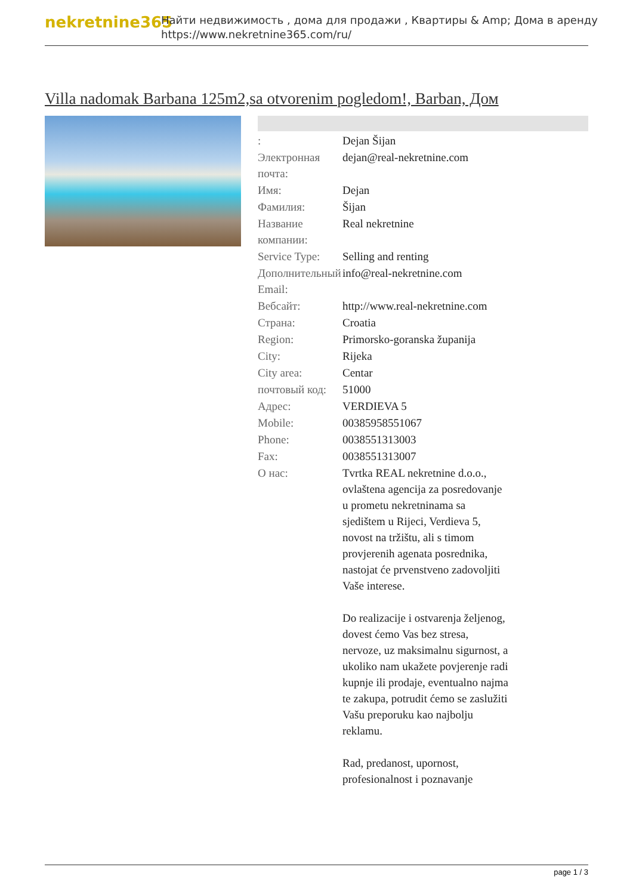nekretnine365
Найти недвижимость , дома для продажи , Квартиры & Amp; Дома в аренду
https://www.nekretnine365.com/ru/
Villa nadomak Barbana 125m2,sa otvorenim pogledom!, Barban, Дом
| : | Dejan Šijan |
| Электронная почта: | dejan@real-nekretnine.com |
| Имя: | Dejan |
| Фамилия: | Šijan |
| Название компании: | Real nekretnine |
| Service Type: | Selling and renting |
| Дополнительный Email: | info@real-nekretnine.com |
| Вебсайт: | http://www.real-nekretnine.com |
| Страна: | Croatia |
| Region: | Primorsko-goranska županija |
| City: | Rijeka |
| City area: | Centar |
| почтовый код: | 51000 |
| Адрес: | VERDIEVA 5 |
| Mobile: | 00385958551067 |
| Phone: | 0038551313003 |
| Fax: | 0038551313007 |
| О нас: | Tvrtka REAL nekretnine d.o.o., ovlaštena agencija za posredovanje u prometu nekretninama sa sjedištem u Rijeci, Verdieva 5, novost na tržištu, ali s timom provjerenih agenata posrednika, nastojat će prvenstveno zadovoljiti Vaše interese. Do realizacije i ostvarenja željenog, dovest ćemo Vas bez stresa, nervoze, uz maksimalnu sigurnost, a ukoliko nam ukažete povjerenje radi kupnje ili prodaje, eventualno najma te zakupa, potrudit ćemo se zaslužiti Vašu preporuku kao najbolju reklamu. Rad, predanost, upornost, profesionalnost i poznavanje |
page 1 / 3